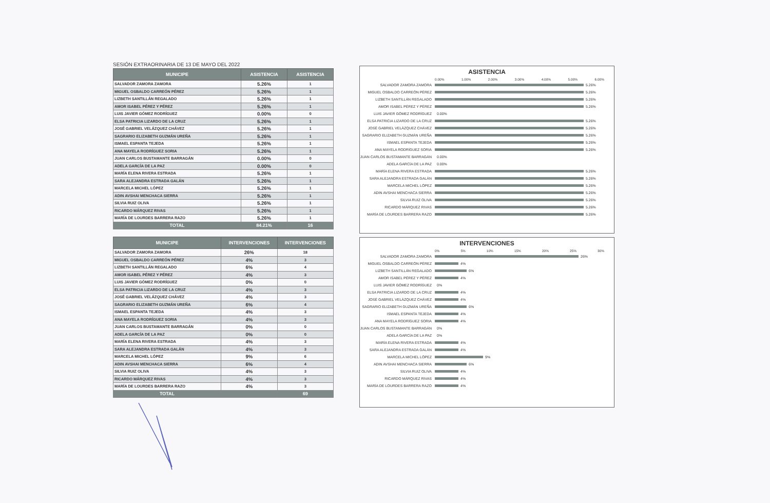SESIÓN EXTRAORINARIA DE 13 DE MAYO DEL 2022
| MUNICIPE | ASISTENCIA | ASISTENCIA |
| --- | --- | --- |
| SALVADOR ZAMORA ZAMORA | 5.26% | 1 |
| MIGUEL OSBALDO CARREÓN PÉREZ | 5.26% | 1 |
| LIZBETH SANTILLÁN REGALADO | 5.26% | 1 |
| AMOR ISABEL PÉREZ Y PÉREZ | 5.26% | 1 |
| LUIS JAVIER GÓMEZ RODRÍGUEZ | 0.00% | 0 |
| ELSA PATRICIA LIZARDO DE LA CRUZ | 5.26% | 1 |
| JOSÉ GABRIEL VELÁZQUEZ CHÁVEZ | 5.26% | 1 |
| SAGRARIO ELIZABETH GUZMÁN UREÑA | 5.26% | 1 |
| ISMAEL ESPANTA TEJEDA | 5.26% | 1 |
| ANA MAYELA RODRÍGUEZ SORIA | 5.26% | 1 |
| JUAN CARLOS BUSTAMANTE BARRAGÁN | 0.00% | 0 |
| ADELA GARCÍA DE LA PAZ | 0.00% | 0 |
| MARÍA ELENA RIVERA ESTRADA | 5.26% | 1 |
| SARA ALEJANDRA ESTRADA GALÁN | 5.26% | 1 |
| MARCELA MICHEL LÓPEZ | 5.26% | 1 |
| ADIN AVSHAI MENCHACA SIERRA | 5.26% | 1 |
| SILVIA RUIZ OLIVA | 5.26% | 1 |
| RICARDO MÁRQUEZ RIVAS | 5.26% | 1 |
| MARÍA DE LOURDES BARRERA RAZO | 5.26% | 1 |
| TOTAL | 84.21% | 16 |
| MUNICIPE | INTERVENCIONES | INTERVENCIONES |
| --- | --- | --- |
| SALVADOR ZAMORA ZAMORA | 26% | 18 |
| MIGUEL OSBALDO CARREÓN PÉREZ | 4% | 3 |
| LIZBETH SANTILLÁN REGALADO | 6% | 4 |
| AMOR ISABEL PÉREZ Y PÉREZ | 4% | 3 |
| LUIS JAVIER GÓMEZ RODRÍGUEZ | 0% | 0 |
| ELSA PATRICIA LIZARDO DE LA CRUZ | 4% | 3 |
| JOSÉ GABRIEL VELÁZQUEZ CHÁVEZ | 4% | 3 |
| SAGRARIO ELIZABETH GUZMÁN UREÑA | 6% | 4 |
| ISMAEL ESPANTA TEJEDA | 4% | 3 |
| ANA MAYELA RODRÍGUEZ SORIA | 4% | 3 |
| JUAN CARLOS BUSTAMANTE BARRAGÁN | 0% | 0 |
| ADELA GARCÍA DE LA PAZ | 0% | 0 |
| MARÍA ELENA RIVERA ESTRADA | 4% | 3 |
| SARA ALEJANDRA ESTRADA GALÁN | 4% | 3 |
| MARCELA MICHEL LÓPEZ | 9% | 6 |
| ADIN AVSHAI MENCHACA SIERRA | 6% | 4 |
| SILVIA RUIZ OLIVA | 4% | 3 |
| RICARDO MÁRQUEZ RIVAS | 4% | 3 |
| MARÍA DE LOURDES BARRERA RAZO | 4% | 3 |
| TOTAL | | 69 |
ASISTENCIA
0.00% 1.00% 2.00% 3.00% 4.00% 5.00% 6.00%
SALVADOR ZAMORA ZAMORA 5.26%
MIGUEL OSBALDO CARREÓN PÉREZ 5.26%
LIZBETH SANTILLÁN REGALADO 5.26%
AMOR ISABEL PÉREZ Y PÉREZ 5.26%
LUIS JAVIER GÓMEZ RODRÍGUEZ 0.00%
ELSA PATRICIA LIZARDO DE LA CRUZ 5.26%
JOSÉ GABRIEL VELÁZQUEZ CHÁVEZ 5.26%
SAGRARIO ELIZABETH GUZMÁN UREÑA 5.26%
ISMAEL ESPANTA TEJEDA 5.26%
ANA MAYELA RODRÍGUEZ SORIA 5.26%
JUAN CARLOS BUSTAMANTE BARRAGÁN 0.00%
ADELA GARCÍA DE LA PAZ 0.00%
MARÍA ELENA RIVERA ESTRADA 5.26%
SARA ALEJANDRA ESTRADA GALÁN 5.26%
MARCELA MICHEL LÓPEZ 5.26%
ADIN AVSHAI MENCHACA SIERRA 5.26%
SILVIA RUIZ OLIVA 5.26%
RICARDO MÁRQUEZ RIVAS 5.26%
MARÍA DE LOURDES BARRERA RAZO 5.26%
INTERVENCIONES
0% 5% 10% 15% 20% 25% 30%
SALVADOR ZAMORA ZAMORA 26%
MIGUEL OSBALDO CARREÓN PÉREZ 4%
LIZBETH SANTILLÁN REGALADO 6%
AMOR ISABEL PÉREZ Y PÉREZ 4%
LUIS JAVIER GÓMEZ RODRÍGUEZ 0%
ELSA PATRICIA LIZARDO DE LA CRUZ 4%
JOSÉ GABRIEL VELÁZQUEZ CHÁVEZ 4%
SAGRARIO ELIZABETH GUZMÁN UREÑA 6%
ISMAEL ESPANTA TEJEDA 4%
ANA MAYELA RODRÍGUEZ SORIA 4%
JUAN CARLOS BUSTAMANTE BARRAGÁN 0%
ADELA GARCÍA DE LA PAZ 0%
MARÍA ELENA RIVERA ESTRADA 4%
SARA ALEJANDRA ESTRADA GALÁN 4%
MARCELA MICHEL LÓPEZ 9%
ADIN AVSHAI MENCHACA SIERRA 6%
SILVIA RUIZ OLIVA 4%
RICARDO MÁRQUEZ RIVAS 4%
MARÍA DE LOURDES BARRERA RAZO 4%